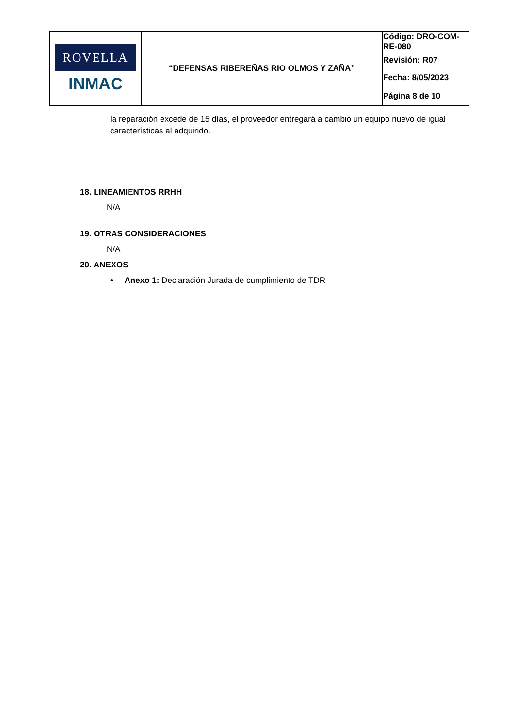| ROVELLA INMAC | “DEFENSAS RIBEREÑAS RIO OLMOS Y ZAÑA” | Código: DRO-COM-RE-080 |
| | | Revisión: R07 |
| | | Fecha: 8/05/2023 |
| | | Página 8 de 10 |
la reparación excede de 15 días, el proveedor entregará a cambio un equipo nuevo de igual características al adquirido.
18. LINEAMIENTOS RRHH
N/A
19. OTRAS CONSIDERACIONES
N/A
20. ANEXOS
• Anexo 1: Declaración Jurada de cumplimiento de TDR